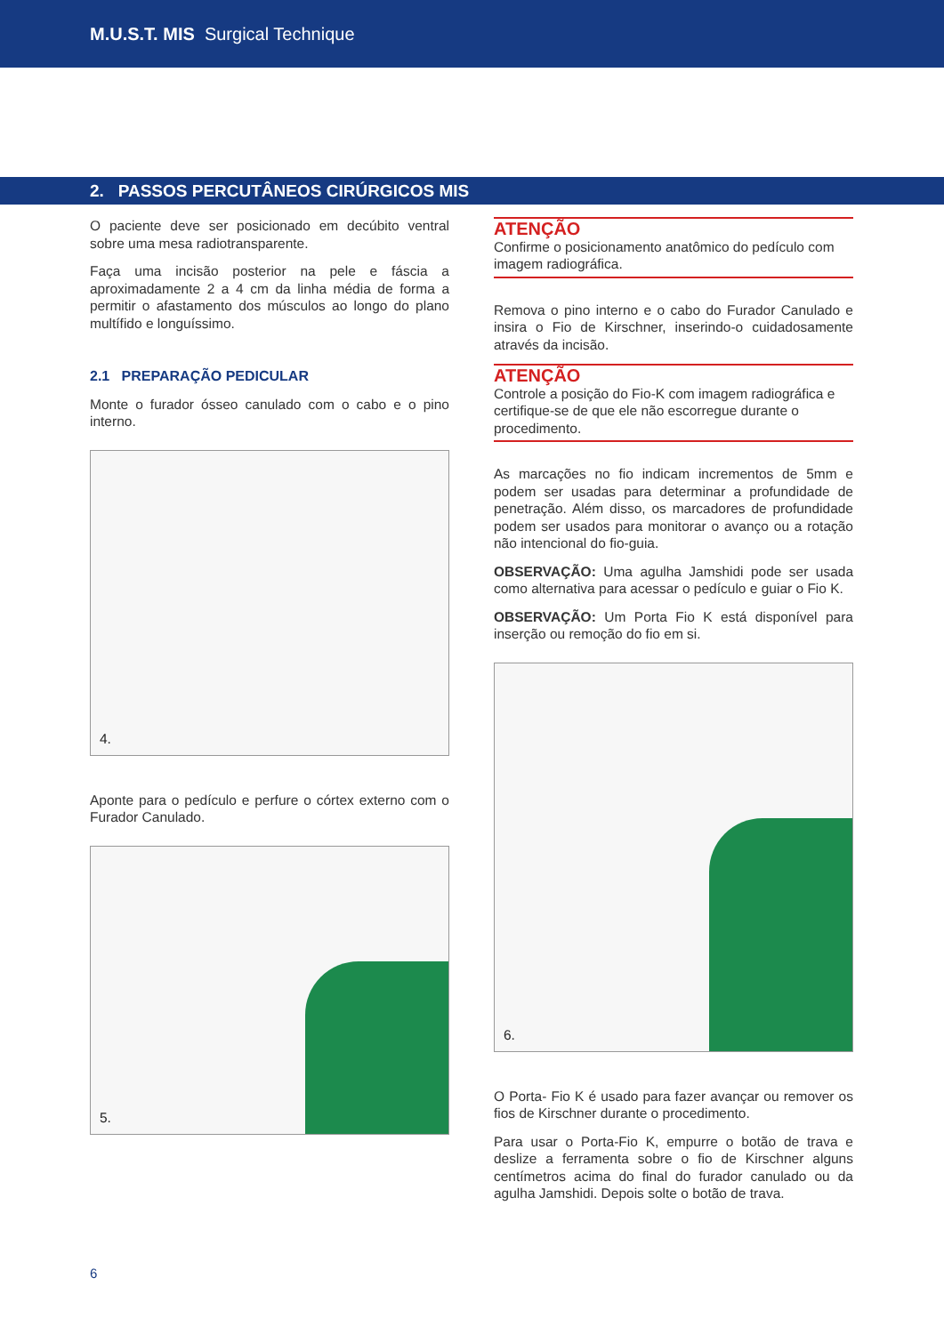M.U.S.T. MIS Surgical Technique
2. PASSOS PERCUTÂNEOS CIRÚRGICOS MIS
O paciente deve ser posicionado em decúbito ventral sobre uma mesa radiotransparente.
Faça uma incisão posterior na pele e fáscia a aproximadamente 2 a 4 cm da linha média de forma a permitir o afastamento dos músculos ao longo do plano multífido e longuíssimo.
2.1 PREPARAÇÃO PEDICULAR
Monte o furador ósseo canulado com o cabo e o pino interno.
4.
Aponte para o pedículo e perfure o córtex externo com o Furador Canulado.
5.
ATENÇÃO
Confirme o posicionamento anatômico do pedículo com imagem radiográfica.
Remova o pino interno e o cabo do Furador Canulado e insira o Fio de Kirschner, inserindo-o cuidadosamente através da incisão.
ATENÇÃO
Controle a posição do Fio-K com imagem radiográfica e certifique-se de que ele não escorregue durante o procedimento.
As marcações no fio indicam incrementos de 5mm e podem ser usadas para determinar a profundidade de penetração. Além disso, os marcadores de profundidade podem ser usados para monitorar o avanço ou a rotação não intencional do fio-guia.
OBSERVAÇÃO: Uma agulha Jamshidi pode ser usada como alternativa para acessar o pedículo e guiar o Fio K.
OBSERVAÇÃO: Um Porta Fio K está disponível para inserção ou remoção do fio em si.
6.
O Porta- Fio K é usado para fazer avançar ou remover os fios de Kirschner durante o procedimento.
Para usar o Porta-Fio K, empurre o botão de trava e deslize a ferramenta sobre o fio de Kirschner alguns centímetros acima do final do furador canulado ou da agulha Jamshidi. Depois solte o botão de trava.
6